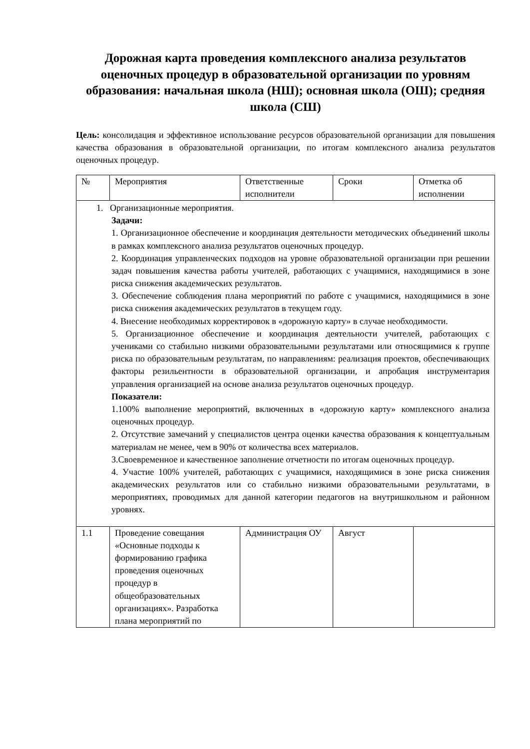Дорожная карта проведения комплексного анализа результатов оценочных процедур в образовательной организации по уровням образования: начальная школа (НШ); основная школа (ОШ); средняя школа (СШ)
Цель: консолидация и эффективное использование ресурсов образовательной организации для повышения качества образования в образовательной организации, по итогам комплексного анализа результатов оценочных процедур.
| № | Мероприятия | Ответственные исполнители | Сроки | Отметка об исполнении |
| --- | --- | --- | --- | --- |
| 1. Организационные мероприятия. Задачи: 1. Организационное обеспечение и координация деятельности методических объединений школы в рамках комплексного анализа результатов оценочных процедур. 2. Координация управленческих подходов на уровне образовательной организации при решении задач повышения качества работы учителей, работающих с учащимися, находящимися в зоне риска снижения академических результатов. 3. Обеспечение соблюдения плана мероприятий по работе с учащимися, находящимися в зоне риска снижения академических результатов в текущем году. 4. Внесение необходимых корректировок в «дорожную карту» в случае необходимости. 5. Организационное обеспечение и координация деятельности учителей, работающих с учениками со стабильно низкими образовательными результатами или относящимися к группе риска по образовательным результатам, по направлениям: реализация проектов, обеспечивающих факторы резильентности в образовательной организации, и апробация инструментария управления организацией на основе анализа результатов оценочных процедур. Показатели: 1.100% выполнение мероприятий, включенных в «дорожную карту» комплексного анализа оценочных процедур. 2. Отсутствие замечаний у специалистов центра оценки качества образования к концептуальным материалам не менее, чем в 90% от количества всех материалов. 3.Своевременное и качественное заполнение отчетности по итогам оценочных процедур. 4. Участие 100% учителей, работающих с учащимися, находящимися в зоне риска снижения академических результатов или со стабильно низкими образовательными результатами, в мероприятиях, проводимых для данной категории педагогов на внутришкольном и районном уровнях. | | | | |
| 1.1 | Проведение совещания «Основные подходы к формированию графика проведения оценочных процедур в общеобразовательных организациях». Разработка плана мероприятий по | Администрация ОУ | Август | |